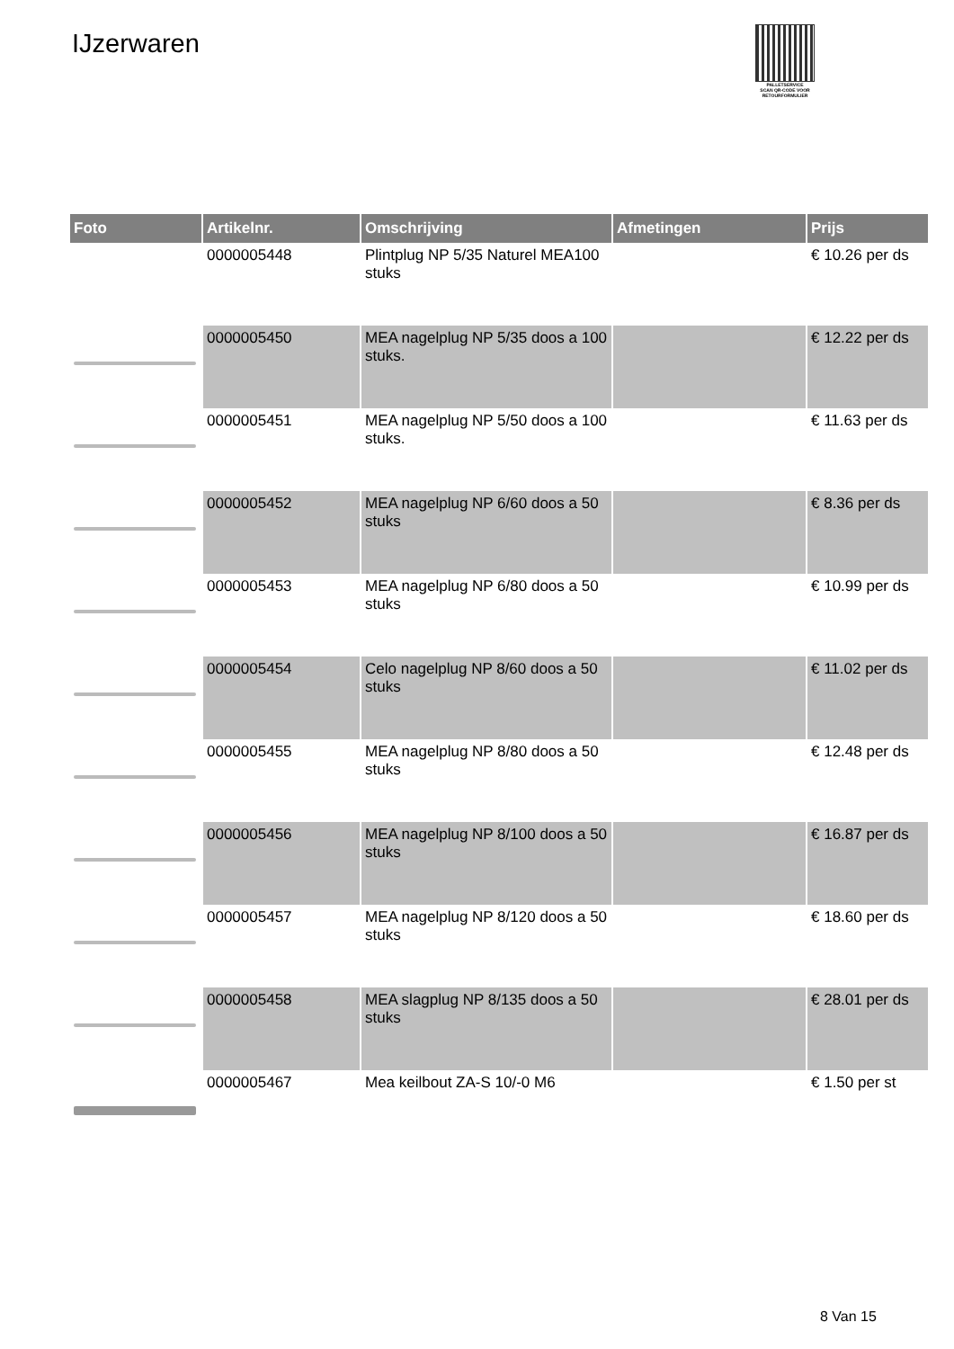IJzerwaren
PALLETSERVICE
SCAN QR-CODE VOOR RETOURFORMULIER
| Foto | Artikelnr. | Omschrijving | Afmetingen | Prijs |
| --- | --- | --- | --- | --- |
| | 0000005448 | Plintplug NP 5/35 Naturel MEA100 stuks | | € 10.26 per ds |
| | 0000005450 | MEA nagelplug NP 5/35 doos a 100 stuks. | | € 12.22 per ds |
| | 0000005451 | MEA nagelplug NP 5/50 doos a 100 stuks. | | € 11.63 per ds |
| | 0000005452 | MEA nagelplug NP 6/60 doos a 50 stuks | | € 8.36 per ds |
| | 0000005453 | MEA nagelplug NP 6/80 doos a 50 stuks | | € 10.99 per ds |
| | 0000005454 | Celo nagelplug NP 8/60 doos a 50 stuks | | € 11.02 per ds |
| | 0000005455 | MEA nagelplug NP 8/80 doos a 50 stuks | | € 12.48 per ds |
| | 0000005456 | MEA nagelplug NP 8/100 doos a 50 stuks | | € 16.87 per ds |
| | 0000005457 | MEA nagelplug NP 8/120 doos a 50 stuks | | € 18.60 per ds |
| | 0000005458 | MEA slagplug NP 8/135 doos a 50 stuks | | € 28.01 per ds |
| | 0000005467 | Mea keilbout ZA-S 10/-0 M6 | | € 1.50 per st |
8 Van 15